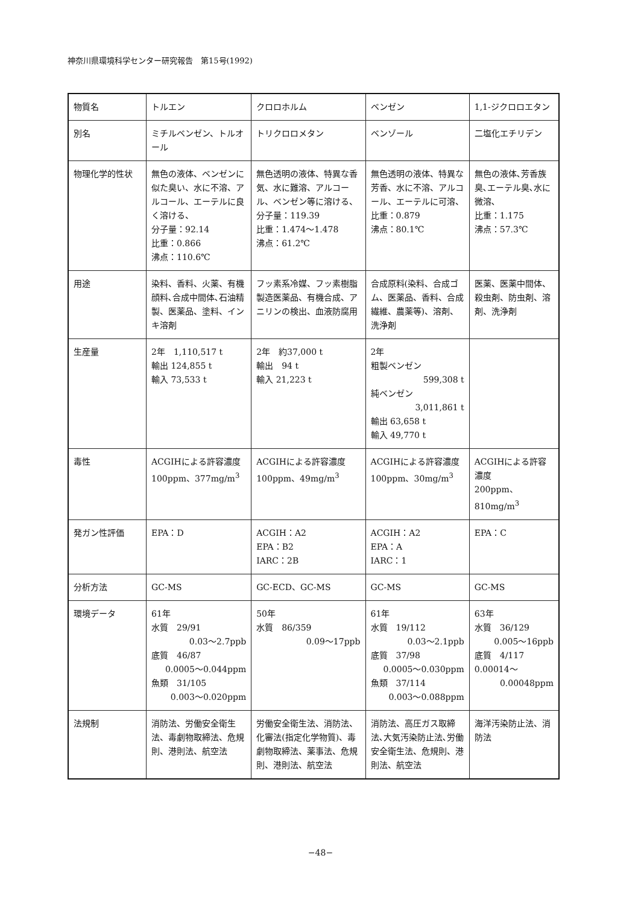神奈川県環境科学センター研究報告　第15号(1992)
| 物質名 | トルエン | クロロホルム | ベンゼン | 1,1-ジクロロエタン |
| 別名 | ミチルベンゼン、トルオール | トリクロロメタン | ベンゾール | 二塩化エチリデン |
| 物理化学的性状 | 無色の液体、ベンゼンに似た臭い、水に不溶、アルコール、エーテルに良く溶ける、 分子量：92.14 比重：0.866 沸点：110.6℃ | 無色透明の液体、特異な香気、水に難溶、アルコール、ベンゼン等に溶ける、 分子量：119.39 比重：1.474～1.478 沸点：61.2℃ | 無色透明の液体、特異な芳香、水に不溶、アルコール、エーテルに可溶、 比重：0.879 沸点：80.1℃ | 無色の液体､芳香族臭､エーテル臭､水に微溶､ 比重：1.175 沸点：57.3℃ |
| 用途 | 染料、香料、火薬、有機顔料､合成中間体､石油精製、医薬品、塗料、インキ溶剤 | フッ素系冷媒、フッ素樹脂製造医薬品、有機合成、アニリンの検出、血液防腐用 | 合成原料(染料、合成ゴム、医薬品、香料、合成繊維、農薬等)、溶剤、洗浄剤 | 医薬、医薬中間体、殺虫剤、防虫剤、溶剤、洗浄剤 |
| 生産量 | 2年 1,110,517 t 輸出 124,855 t 輸入 73,533 t | 2年 約37,000 t 輸出 94 t 輸入 21,223 t | 2年 粗製ベンゼン 599,308 t 純ベンゼン 3,011,861 t 輸出 63,658 t 輸入 49,770 t | |
| 毒性 | ACGIHによる許容濃度 100ppm、377mg/m<sup>3</sup> | ACGIHによる許容濃度 100ppm、49mg/m<sup>3</sup> | ACGIHによる許容濃度 100ppm、30mg/m<sup>3</sup> | ACGIHによる許容濃度 200ppm、810mg/m<sup>3</sup> |
| 発ガン性評価 | EPA：D | ACGIH：A2 EPA：B2 IARC：2B | ACGIH：A2 EPA：A IARC：1 | EPA：C |
| 分析方法 | GC-MS | GC-ECD、GC-MS | GC-MS | GC-MS |
| 環境データ | 61年 水質 29/91 0.03～2.7ppb 底質 46/87 0.0005～0.044ppm 魚類 31/105 0.003～0.020ppm | 50年 水質 86/359 0.09～17ppb | 61年 水質 19/112 0.03～2.1ppb 底質 37/98 0.0005～0.030ppm 魚類 37/114 0.003～0.088ppm | 63年 水質 36/129 0.005～16ppb 底質 4/117 0.00014～ 0.00048ppm |
| 法規制 | 消防法、労働安全衛生法、毒劇物取締法、危規則、港則法、航空法 | 労働安全衛生法、消防法、化審法(指定化学物質)、毒劇物取締法、薬事法、危規則、港則法、航空法 | 消防法、高圧ガス取締法､大気汚染防止法､労働安全衛生法、危規則、港則法、航空法 | 海洋汚染防止法、消防法 |
−48−